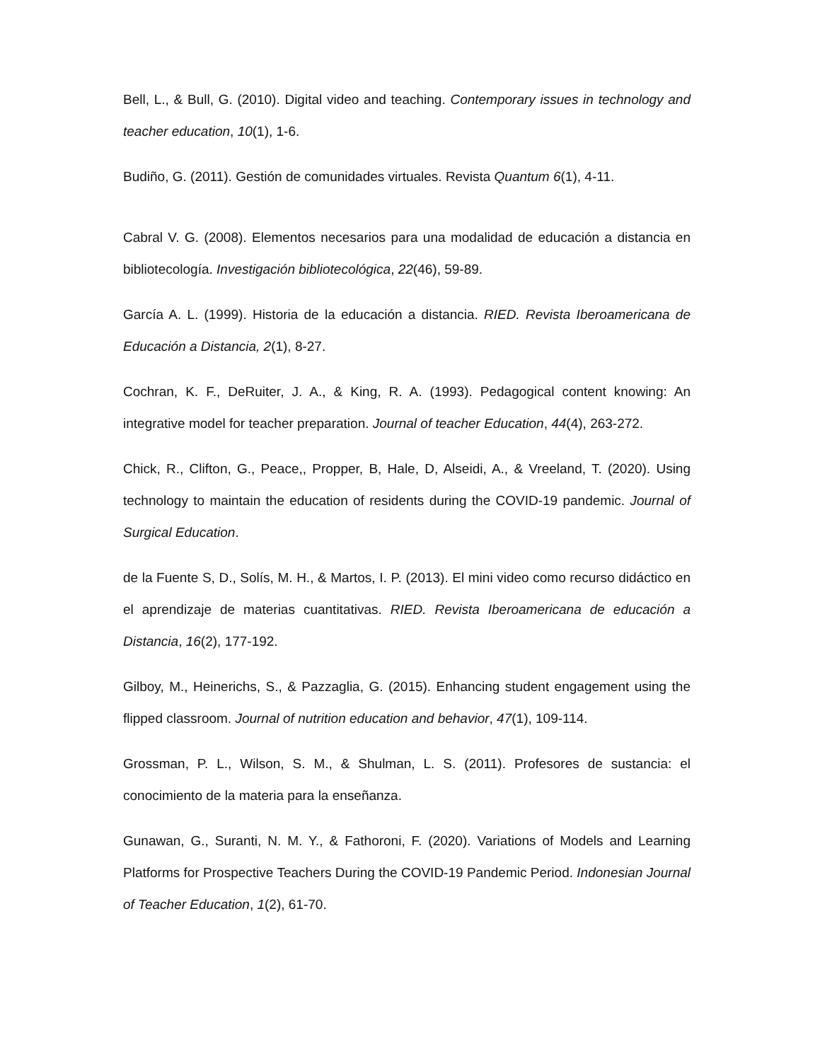Bell, L., & Bull, G. (2010). Digital video and teaching. Contemporary issues in technology and teacher education, 10(1), 1-6.
Budiño, G. (2011). Gestión de comunidades virtuales. Revista Quantum 6(1), 4-11.
Cabral V. G. (2008). Elementos necesarios para una modalidad de educación a distancia en bibliotecología. Investigación bibliotecológica, 22(46), 59-89.
García A. L. (1999). Historia de la educación a distancia. RIED. Revista Iberoamericana de Educación a Distancia, 2(1), 8-27.
Cochran, K. F., DeRuiter, J. A., & King, R. A. (1993). Pedagogical content knowing: An integrative model for teacher preparation. Journal of teacher Education, 44(4), 263-272.
Chick, R., Clifton, G., Peace,, Propper, B, Hale, D, Alseidi, A., & Vreeland, T. (2020). Using technology to maintain the education of residents during the COVID-19 pandemic. Journal of Surgical Education.
de la Fuente S, D., Solís, M. H., & Martos, I. P. (2013). El mini video como recurso didáctico en el aprendizaje de materias cuantitativas. RIED. Revista Iberoamericana de educación a Distancia, 16(2), 177-192.
Gilboy, M., Heinerichs, S., & Pazzaglia, G. (2015). Enhancing student engagement using the flipped classroom. Journal of nutrition education and behavior, 47(1), 109-114.
Grossman, P. L., Wilson, S. M., & Shulman, L. S. (2011). Profesores de sustancia: el conocimiento de la materia para la enseñanza.
Gunawan, G., Suranti, N. M. Y., & Fathoroni, F. (2020). Variations of Models and Learning Platforms for Prospective Teachers During the COVID-19 Pandemic Period. Indonesian Journal of Teacher Education, 1(2), 61-70.